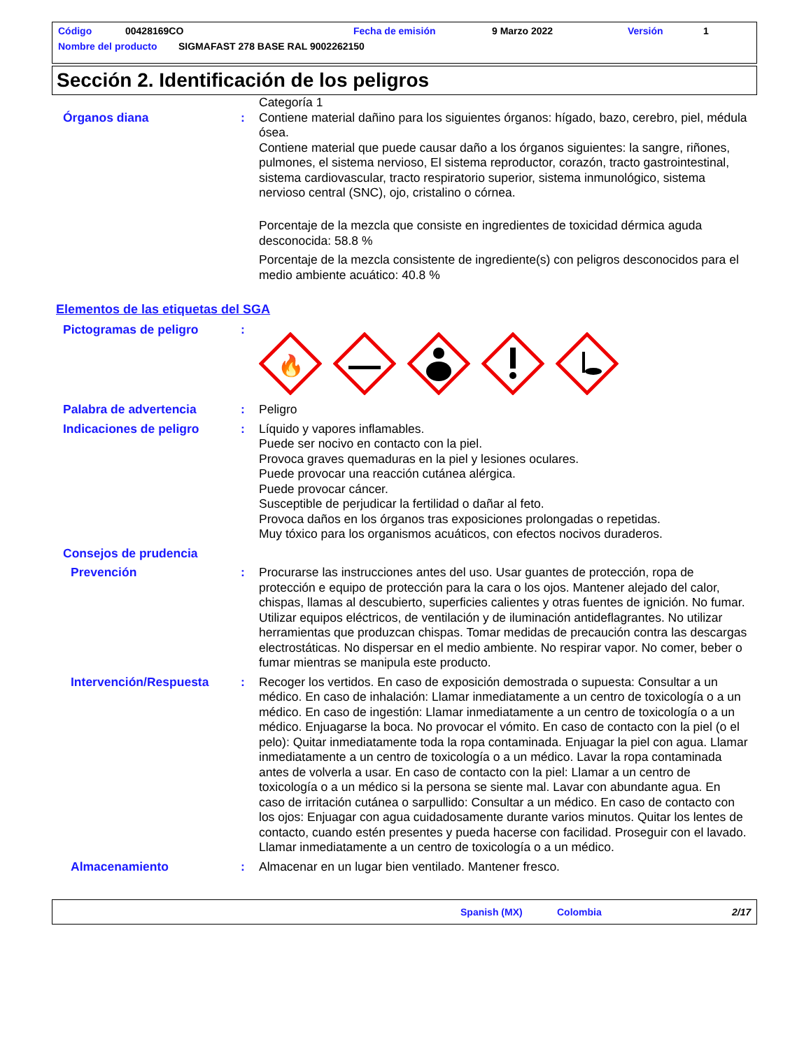Código 00428169CO Fecha de emisión 9 Marzo 2022 Versión 1
Nombre del producto SIGMAFAST 278 BASE RAL 9002262150
Sección 2. Identificación de los peligros
Categoría 1
Órganos diana : Contiene material dañino para los siguientes órganos: hígado, bazo, cerebro, piel, médula ósea.
Contiene material que puede causar daño a los órganos siguientes: la sangre, riñones, pulmones, el sistema nervioso, El sistema reproductor, corazón, tracto gastrointestinal, sistema cardiovascular, tracto respiratorio superior, sistema inmunológico, sistema nervioso central (SNC), ojo, cristalino o córnea.
Porcentaje de la mezcla que consiste en ingredientes de toxicidad dérmica aguda desconocida: 58.8 %
Porcentaje de la mezcla consistente de ingrediente(s) con peligros desconocidos para el medio ambiente acuático: 40.8 %
Elementos de las etiquetas del SGA
Pictogramas de peligro :
🔥
Palabra de advertencia : Peligro
Indicaciones de peligro : Líquido y vapores inflamables.
Puede ser nocivo en contacto con la piel.
Provoca graves quemaduras en la piel y lesiones oculares.
Puede provocar una reacción cutánea alérgica.
Puede provocar cáncer.
Susceptible de perjudicar la fertilidad o dañar al feto.
Provoca daños en los órganos tras exposiciones prolongadas o repetidas.
Muy tóxico para los organismos acuáticos, con efectos nocivos duraderos.
Consejos de prudencia
Prevención : Procurarse las instrucciones antes del uso. Usar guantes de protección, ropa de protección e equipo de protección para la cara o los ojos. Mantener alejado del calor, chispas, llamas al descubierto, superficies calientes y otras fuentes de ignición. No fumar. Utilizar equipos eléctricos, de ventilación y de iluminación antideflagrantes. No utilizar herramientas que produzcan chispas. Tomar medidas de precaución contra las descargas electrostáticas. No dispersar en el medio ambiente. No respirar vapor. No comer, beber o fumar mientras se manipula este producto.
Intervención/Respuesta : Recoger los vertidos. En caso de exposición demostrada o supuesta: Consultar a un médico. En caso de inhalación: Llamar inmediatamente a un centro de toxicología o a un médico. En caso de ingestión: Llamar inmediatamente a un centro de toxicología o a un médico. Enjuagarse la boca. No provocar el vómito. En caso de contacto con la piel (o el pelo): Quitar inmediatamente toda la ropa contaminada. Enjuagar la piel con agua. Llamar inmediatamente a un centro de toxicología o a un médico. Lavar la ropa contaminada antes de volverla a usar. En caso de contacto con la piel: Llamar a un centro de toxicología o a un médico si la persona se siente mal. Lavar con abundante agua. En caso de irritación cutánea o sarpullido: Consultar a un médico. En caso de contacto con los ojos: Enjuagar con agua cuidadosamente durante varios minutos. Quitar los lentes de contacto, cuando estén presentes y pueda hacerse con facilidad. Proseguir con el lavado. Llamar inmediatamente a un centro de toxicología o a un médico.
Almacenamiento : Almacenar en un lugar bien ventilado. Mantener fresco.
Spanish (MX) Colombia 2/17